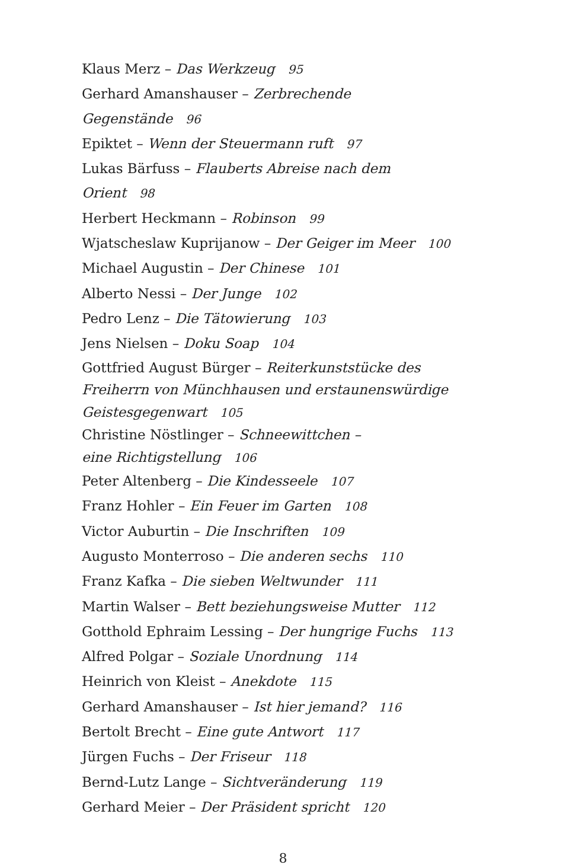Klaus Merz – Das Werkzeug 95
Gerhard Amanshauser – Zerbrechende Gegenstände 96
Epiktet – Wenn der Steuermann ruft 97
Lukas Bärfuss – Flauberts Abreise nach dem Orient 98
Herbert Heckmann – Robinson 99
Wjatscheslaw Kuprijanow – Der Geiger im Meer 100
Michael Augustin – Der Chinese 101
Alberto Nessi – Der Junge 102
Pedro Lenz – Die Tätowierung 103
Jens Nielsen – Doku Soap 104
Gottfried August Bürger – Reiterkunststücke des
Freiherrn von Münchhausen und erstaunenswürdige
Geistesgegenwart 105
Christine Nöstlinger – Schneewittchen –
eine Richtigstellung 106
Peter Altenberg – Die Kindesseele 107
Franz Hohler – Ein Feuer im Garten 108
Victor Auburtin – Die Inschriften 109
Augusto Monterroso – Die anderen sechs 110
Franz Kafka – Die sieben Weltwunder 111
Martin Walser – Bett beziehungsweise Mutter 112
Gotthold Ephraim Lessing – Der hungrige Fuchs 113
Alfred Polgar – Soziale Unordnung 114
Heinrich von Kleist – Anekdote 115
Gerhard Amanshauser – Ist hier jemand? 116
Bertolt Brecht – Eine gute Antwort 117
Jürgen Fuchs – Der Friseur 118
Bernd-Lutz Lange – Sichtveränderung 119
Gerhard Meier – Der Präsident spricht 120
8